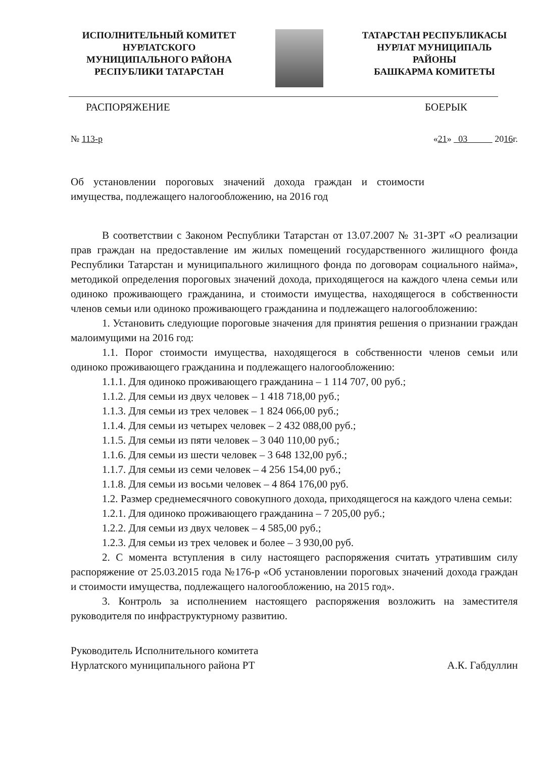ИСПОЛНИТЕЛЬНЫЙ КОМИТЕТ
НУРЛАТСКОГО
МУНИЦИПАЛЬНОГО РАЙОНА
РЕСПУБЛИКИ ТАТАРСТАН
ТАТАРСТАН РЕСПУБЛИКАСЫ
НУРЛАТ МУНИЦИПАЛЬ
РАЙОНЫ
БАШКАРМА КОМИТЕТЫ
РАСПОРЯЖЕНИЕ БОЕРЫК
№ 113-р «21» 03 2016г.
Об установлении пороговых значений дохода граждан и стоимости имущества, подлежащего налогообложению, на 2016 год
В соответствии с Законом Республики Татарстан от 13.07.2007 № 31-ЗРТ «О реализации прав граждан на предоставление им жилых помещений государственного жилищного фонда Республики Татарстан и муниципального жилищного фонда по договорам социального найма», методикой определения пороговых значений дохода, приходящегося на каждого члена семьи или одиноко проживающего гражданина, и стоимости имущества, находящегося в собственности членов семьи или одиноко проживающего гражданина и подлежащего налогообложению:
1. Установить следующие пороговые значения для принятия решения о признании граждан малоимущими на 2016 год:
1.1. Порог стоимости имущества, находящегося в собственности членов семьи или одиноко проживающего гражданина и подлежащего налогообложению:
1.1.1. Для одиноко проживающего гражданина – 1 114 707, 00 руб.;
1.1.2. Для семьи из двух человек – 1 418 718,00 руб.;
1.1.3. Для семьи из трех человек – 1 824 066,00 руб.;
1.1.4. Для семьи из четырех человек – 2 432 088,00 руб.;
1.1.5. Для семьи из пяти человек – 3 040 110,00 руб.;
1.1.6. Для семьи из шести человек – 3 648 132,00 руб.;
1.1.7. Для семьи из семи человек – 4 256 154,00 руб.;
1.1.8. Для семьи из восьми человек – 4 864 176,00 руб.
1.2. Размер среднемесячного совокупного дохода, приходящегося на каждого члена семьи:
1.2.1. Для одиноко проживающего гражданина – 7 205,00 руб.;
1.2.2. Для семьи из двух человек – 4 585,00 руб.;
1.2.3. Для семьи из трех человек и более – 3 930,00 руб.
2. С момента вступления в силу настоящего распоряжения считать утратившим силу распоряжение от 25.03.2015 года №176-р «Об установлении пороговых значений дохода граждан и стоимости имущества, подлежащего налогообложению, на 2015 год».
3. Контроль за исполнением настоящего распоряжения возложить на заместителя руководителя по инфраструктурному развитию.
Руководитель Исполнительного комитета
Нурлатского муниципального района РТ А.К. Габдуллин